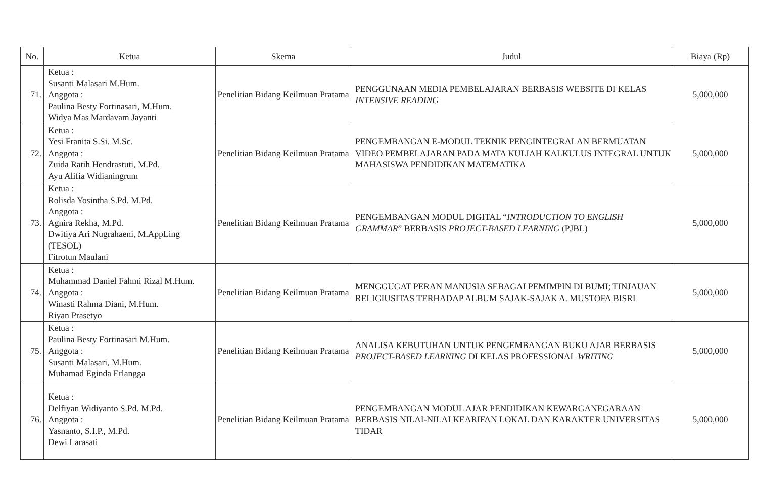| No. | Ketua | Skema | Judul | Biaya (Rp) |
| --- | --- | --- | --- | --- |
| 71. | Ketua : Susanti Malasari M.Hum. Anggota : Paulina Besty Fortinasari, M.Hum. Widya Mas Mardavam Jayanti | Penelitian Bidang Keilmuan Pratama | PENGGUNAAN MEDIA PEMBELAJARAN BERBASIS WEBSITE DI KELAS INTENSIVE READING | 5,000,000 |
| 72. | Ketua : Yesi Franita S.Si. M.Sc. Anggota : Zuida Ratih Hendrastuti, M.Pd. Ayu Alifia Widianingrum | Penelitian Bidang Keilmuan Pratama | PENGEMBANGAN E-MODUL TEKNIK PENGINTEGRALAN BERMUATAN VIDEO PEMBELAJARAN PADA MATA KULIAH KALKULUS INTEGRAL UNTUK MAHASISWA PENDIDIKAN MATEMATIKA | 5,000,000 |
| 73. | Ketua : Rolisda Yosintha S.Pd. M.Pd. Anggota : Agnira Rekha, M.Pd. Dwitiya Ari Nugrahaeni, M.AppLing (TESOL) Fitrotun Maulani | Penelitian Bidang Keilmuan Pratama | PENGEMBANGAN MODUL DIGITAL “ INTRODUCTION TO ENGLISH GRAMMAR ” BERBASIS PROJECT-BASED LEARNING (PJBL) | 5,000,000 |
| 74. | Ketua : Muhammad Daniel Fahmi Rizal M.Hum. Anggota : Winasti Rahma Diani, M.Hum. Riyan Prasetyo | Penelitian Bidang Keilmuan Pratama | MENGGUGAT PERAN MANUSIA SEBAGAI PEMIMPIN DI BUMI; TINJAUAN RELIGIUSITAS TERHADAP ALBUM SAJAK-SAJAK A. MUSTOFA BISRI | 5,000,000 |
| 75. | Ketua : Paulina Besty Fortinasari M.Hum. Anggota : Susanti Malasari, M.Hum. Muhamad Eginda Erlangga | Penelitian Bidang Keilmuan Pratama | ANALISA KEBUTUHAN UNTUK PENGEMBANGAN BUKU AJAR BERBASIS PROJECT-BASED LEARNING DI KELAS PROFESSIONAL WRITING | 5,000,000 |
| 76. | Ketua : Delfiyan Widiyanto S.Pd. M.Pd. Anggota : Yasnanto, S.I.P., M.Pd. Dewi Larasati | Penelitian Bidang Keilmuan Pratama | PENGEMBANGAN MODUL AJAR PENDIDIKAN KEWARGANEGARAAN BERBASIS NILAI-NILAI KEARIFAN LOKAL DAN KARAKTER UNIVERSITAS TIDAR | 5,000,000 |